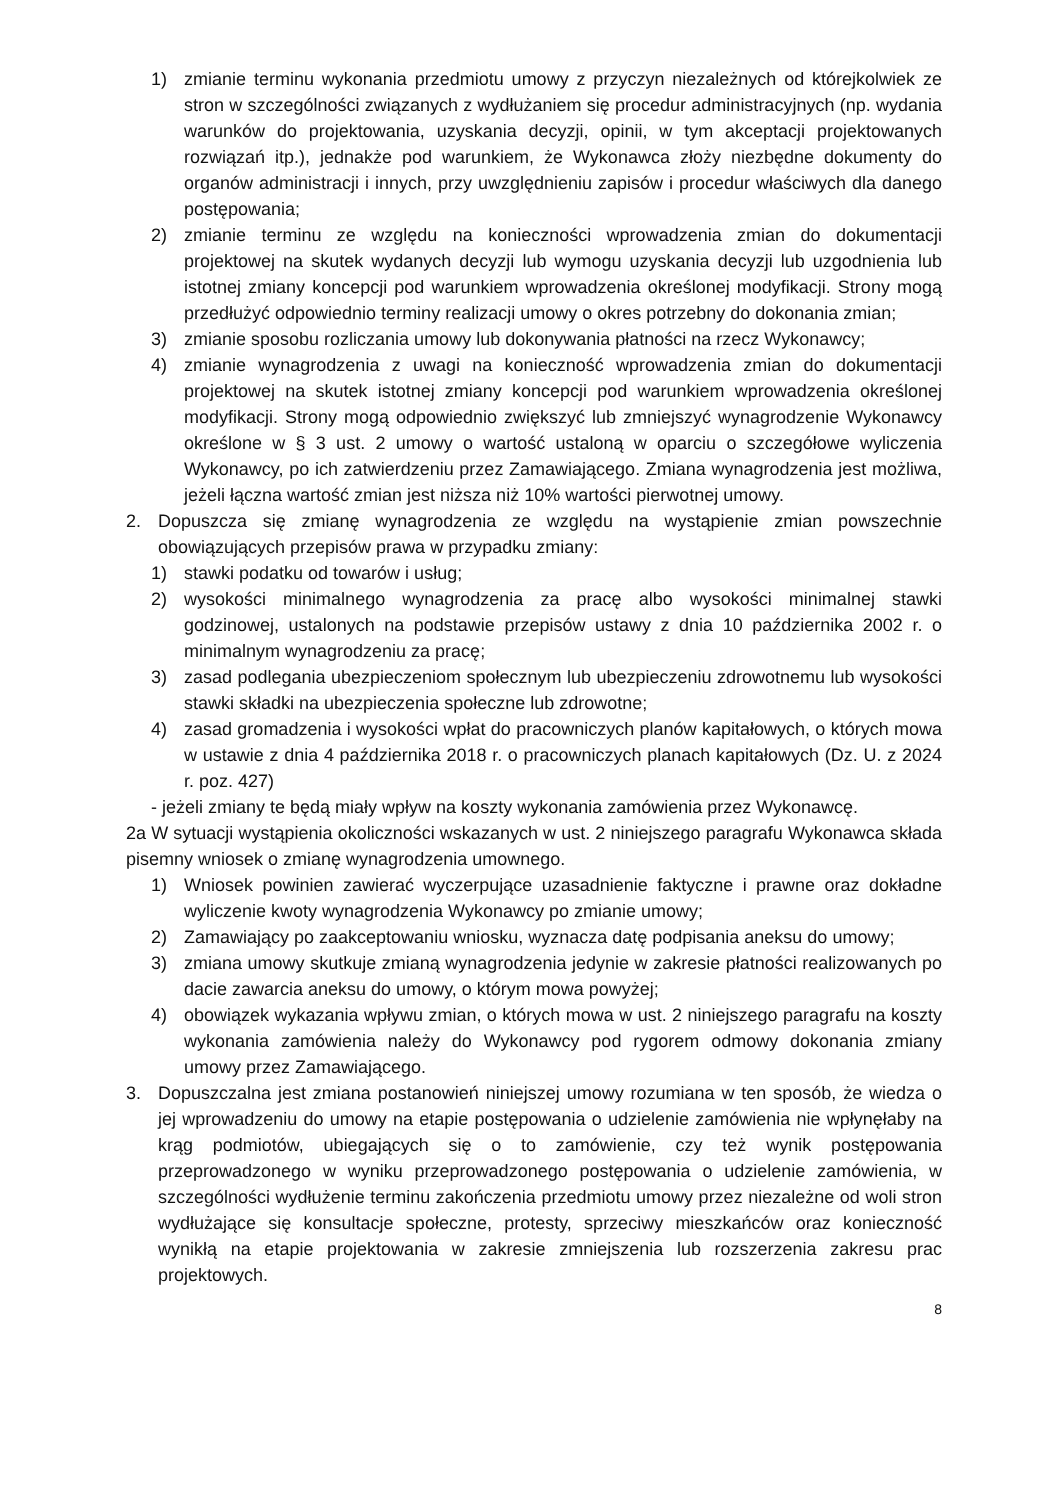1) zmianie terminu wykonania przedmiotu umowy z przyczyn niezależnych od którejkolwiek ze stron w szczególności związanych z wydłużaniem się procedur administracyjnych (np. wydania warunków do projektowania, uzyskania decyzji, opinii, w tym akceptacji projektowanych rozwiązań itp.), jednakże pod warunkiem, że Wykonawca złoży niezbędne dokumenty do organów administracji i innych, przy uwzględnieniu zapisów i procedur właściwych dla danego postępowania;
2) zmianie terminu ze względu na konieczności wprowadzenia zmian do dokumentacji projektowej na skutek wydanych decyzji lub wymogu uzyskania decyzji lub uzgodnienia lub istotnej zmiany koncepcji pod warunkiem wprowadzenia określonej modyfikacji. Strony mogą przedłużyć odpowiednio terminy realizacji umowy o okres potrzebny do dokonania zmian;
3) zmianie sposobu rozliczania umowy lub dokonywania płatności na rzecz Wykonawcy;
4) zmianie wynagrodzenia z uwagi na konieczność wprowadzenia zmian do dokumentacji projektowej na skutek istotnej zmiany koncepcji pod warunkiem wprowadzenia określonej modyfikacji. Strony mogą odpowiednio zwiększyć lub zmniejszyć wynagrodzenie Wykonawcy określone w § 3 ust. 2 umowy o wartość ustaloną w oparciu o szczegółowe wyliczenia Wykonawcy, po ich zatwierdzeniu przez Zamawiającego. Zmiana wynagrodzenia jest możliwa, jeżeli łączna wartość zmian jest niższa niż 10% wartości pierwotnej umowy.
2. Dopuszcza się zmianę wynagrodzenia ze względu na wystąpienie zmian powszechnie obowiązujących przepisów prawa w przypadku zmiany:
1) stawki podatku od towarów i usług;
2) wysokości minimalnego wynagrodzenia za pracę albo wysokości minimalnej stawki godzinowej, ustalonych na podstawie przepisów ustawy z dnia 10 października 2002 r. o minimalnym wynagrodzeniu za pracę;
3) zasad podlegania ubezpieczeniom społecznym lub ubezpieczeniu zdrowotnemu lub wysokości stawki składki na ubezpieczenia społeczne lub zdrowotne;
4) zasad gromadzenia i wysokości wpłat do pracowniczych planów kapitałowych, o których mowa w ustawie z dnia 4 października 2018 r. o pracowniczych planach kapitałowych (Dz. U. z 2024 r. poz. 427)
- jeżeli zmiany te będą miały wpływ na koszty wykonania zamówienia przez Wykonawcę.
2a W sytuacji wystąpienia okoliczności wskazanych w ust. 2 niniejszego paragrafu Wykonawca składa pisemny wniosek o zmianę wynagrodzenia umownego.
1) Wniosek powinien zawierać wyczerpujące uzasadnienie faktyczne i prawne oraz dokładne wyliczenie kwoty wynagrodzenia Wykonawcy po zmianie umowy;
2) Zamawiający po zaakceptowaniu wniosku, wyznacza datę podpisania aneksu do umowy;
3) zmiana umowy skutkuje zmianą wynagrodzenia jedynie w zakresie płatności realizowanych po dacie zawarcia aneksu do umowy, o którym mowa powyżej;
4) obowiązek wykazania wpływu zmian, o których mowa w ust. 2 niniejszego paragrafu na koszty wykonania zamówienia należy do Wykonawcy pod rygorem odmowy dokonania zmiany umowy przez Zamawiającego.
3. Dopuszczalna jest zmiana postanowień niniejszej umowy rozumiana w ten sposób, że wiedza o jej wprowadzeniu do umowy na etapie postępowania o udzielenie zamówienia nie wpłynęłaby na krąg podmiotów, ubiegających się o to zamówienie, czy też wynik postępowania przeprowadzonego w wyniku przeprowadzonego postępowania o udzielenie zamówienia, w szczególności wydłużenie terminu zakończenia przedmiotu umowy przez niezależne od woli stron wydłużające się konsultacje społeczne, protesty, sprzeciwy mieszkańców oraz konieczność wynikłą na etapie projektowania w zakresie zmniejszenia lub rozszerzenia zakresu prac projektowych.
8